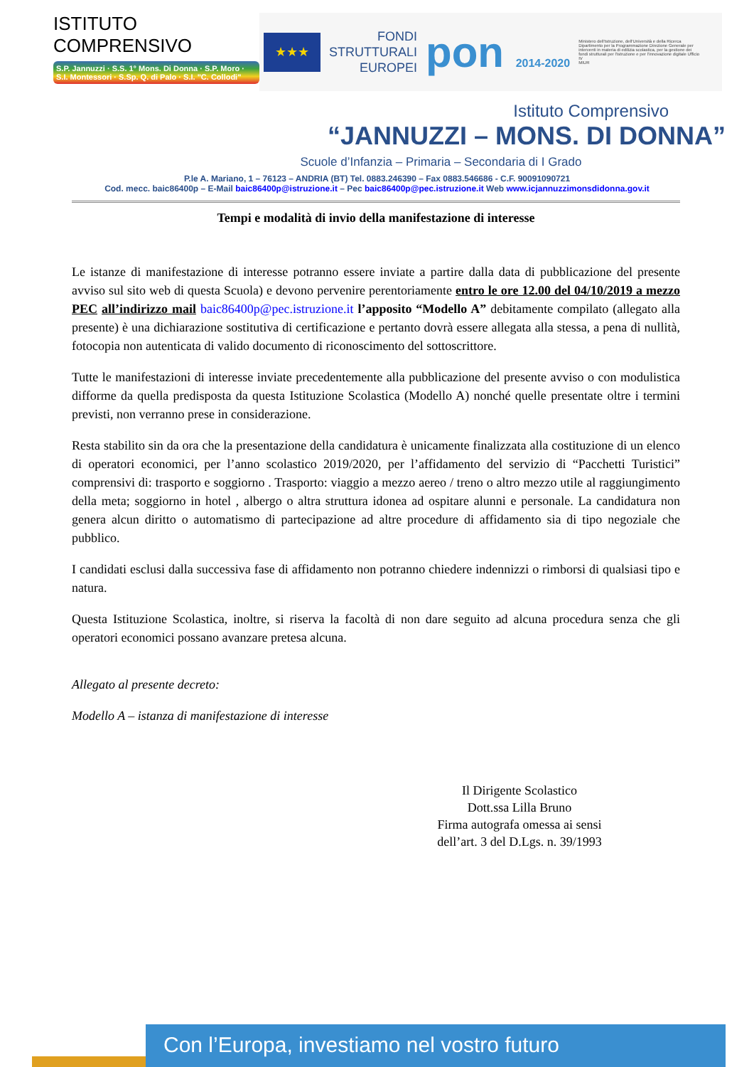ISTITUTO COMPRENSIVO
S.P. Jannuzzi · S.S. 1° Mons. Di Donna · S.P. Moro · S.I. Montessori · S.Sp. Q. di Palo · S.I. "C. Collodi"
★★★
FONDI
STRUTTURALI
EUROPEI
pon 2014-2020
Ministero dell'Istruzione, dell'Università e della Ricerca Dipartimento per la Programmazione Direzione Generale per interventi in materia di edilizia scolastica, per la gestione dei fondi strutturali per l'istruzione e per l'innovazione digitale Ufficio IV
MIUR
Istituto Comprensivo
“JANNUZZI – MONS. DI DONNA”
Scuole d’Infanzia – Primaria – Secondaria di I Grado
P.le A. Mariano, 1 – 76123 – ANDRIA (BT) Tel. 0883.246390 – Fax 0883.546686 - C.F. 90091090721
Cod. mecc. baic86400p – E-Mail baic86400p@istruzione.it – Pec baic86400p@pec.istruzione.it Web www.icjannuzzimonsdidonna.gov.it
Tempi e modalità di invio della manifestazione di interesse
Le istanze di manifestazione di interesse potranno essere inviate a partire dalla data di pubblicazione del presente avviso sul sito web di questa Scuola) e devono pervenire perentoriamente entro le ore 12.00 del 04/10/2019 a mezzo PEC all’indirizzo mail baic86400p@pec.istruzione.it l’apposito “Modello A” debitamente compilato (allegato alla presente) è una dichiarazione sostitutiva di certificazione e pertanto dovrà essere allegata alla stessa, a pena di nullità, fotocopia non autenticata di valido documento di riconoscimento del sottoscrittore.
Tutte le manifestazioni di interesse inviate precedentemente alla pubblicazione del presente avviso o con modulistica difforme da quella predisposta da questa Istituzione Scolastica (Modello A) nonché quelle presentate oltre i termini previsti, non verranno prese in considerazione.
Resta stabilito sin da ora che la presentazione della candidatura è unicamente finalizzata alla costituzione di un elenco di operatori economici, per l’anno scolastico 2019/2020, per l’affidamento del servizio di “Pacchetti Turistici” comprensivi di: trasporto e soggiorno . Trasporto: viaggio a mezzo aereo / treno o altro mezzo utile al raggiungimento della meta; soggiorno in hotel , albergo o altra struttura idonea ad ospitare alunni e personale. La candidatura non genera alcun diritto o automatismo di partecipazione ad altre procedure di affidamento sia di tipo negoziale che pubblico.
I candidati esclusi dalla successiva fase di affidamento non potranno chiedere indennizzi o rimborsi di qualsiasi tipo e natura.
Questa Istituzione Scolastica, inoltre, si riserva la facoltà di non dare seguito ad alcuna procedura senza che gli operatori economici possano avanzare pretesa alcuna.
Allegato al presente decreto:
Modello A – istanza di manifestazione di interesse
Il Dirigente Scolastico
Dott.ssa Lilla Bruno
Firma autografa omessa ai sensi
dell’art. 3 del D.Lgs. n. 39/1993
Con l’Europa, investiamo nel vostro futuro